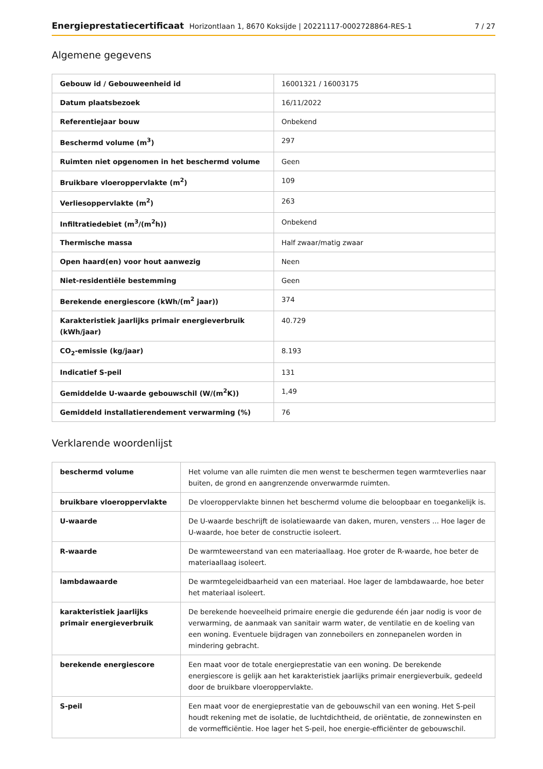Energieprestatiecertificaat Horizontlaan 1, 8670 Koksijde | 20221117-0002728864-RES-1 7 / 27
Algemene gegevens
| Gebouw id / Gebouweenheid id | 16001321 / 16003175 |
| Datum plaatsbezoek | 16/11/2022 |
| Referentiejaar bouw | Onbekend |
| Beschermd volume (m<sup>3</sup>) | 297 |
| Ruimten niet opgenomen in het beschermd volume | Geen |
| Bruikbare vloeroppervlakte (m<sup>2</sup>) | 109 |
| Verliesoppervlakte (m<sup>2</sup>) | 263 |
| Infiltratiedebiet (m<sup>3</sup>/(m<sup>2</sup>h)) | Onbekend |
| Thermische massa | Half zwaar/matig zwaar |
| Open haard(en) voor hout aanwezig | Neen |
| Niet-residentiële bestemming | Geen |
| Berekende energiescore (kWh/(m<sup>2</sup> jaar)) | 374 |
| Karakteristiek jaarlijks primair energieverbruik (kWh/jaar) | 40.729 |
| CO<sub>2</sub>-emissie (kg/jaar) | 8.193 |
| Indicatief S-peil | 131 |
| Gemiddelde U-waarde gebouwschil (W/(m<sup>2</sup>K)) | 1,49 |
| Gemiddeld installatierendement verwarming (%) | 76 |
Verklarende woordenlijst
| beschermd volume | Het volume van alle ruimten die men wenst te beschermen tegen warmteverlies naar buiten, de grond en aangrenzende onverwarmde ruimten. |
| bruikbare vloeroppervlakte | De vloeroppervlakte binnen het beschermd volume die beloopbaar en toegankelijk is. |
| U-waarde | De U-waarde beschrijft de isolatiewaarde van daken, muren, vensters ... Hoe lager de U-waarde, hoe beter de constructie isoleert. |
| R-waarde | De warmteweerstand van een materiaallaag. Hoe groter de R-waarde, hoe beter de materiaallaag isoleert. |
| lambdawaarde | De warmtegeleidbaarheid van een materiaal. Hoe lager de lambdawaarde, hoe beter het materiaal isoleert. |
| karakteristiek jaarlijks primair energieverbruik | De berekende hoeveelheid primaire energie die gedurende één jaar nodig is voor de verwarming, de aanmaak van sanitair warm water, de ventilatie en de koeling van een woning. Eventuele bijdragen van zonneboilers en zonnepanelen worden in mindering gebracht. |
| berekende energiescore | Een maat voor de totale energieprestatie van een woning. De berekende energiescore is gelijk aan het karakteristiek jaarlijks primair energieverbuik, gedeeld door de bruikbare vloeroppervlakte. |
| S-peil | Een maat voor de energieprestatie van de gebouwschil van een woning. Het S-peil houdt rekening met de isolatie, de luchtdichtheid, de oriëntatie, de zonnewinsten en de vormefficiëntie. Hoe lager het S-peil, hoe energie-efficiënter de gebouwschil. |